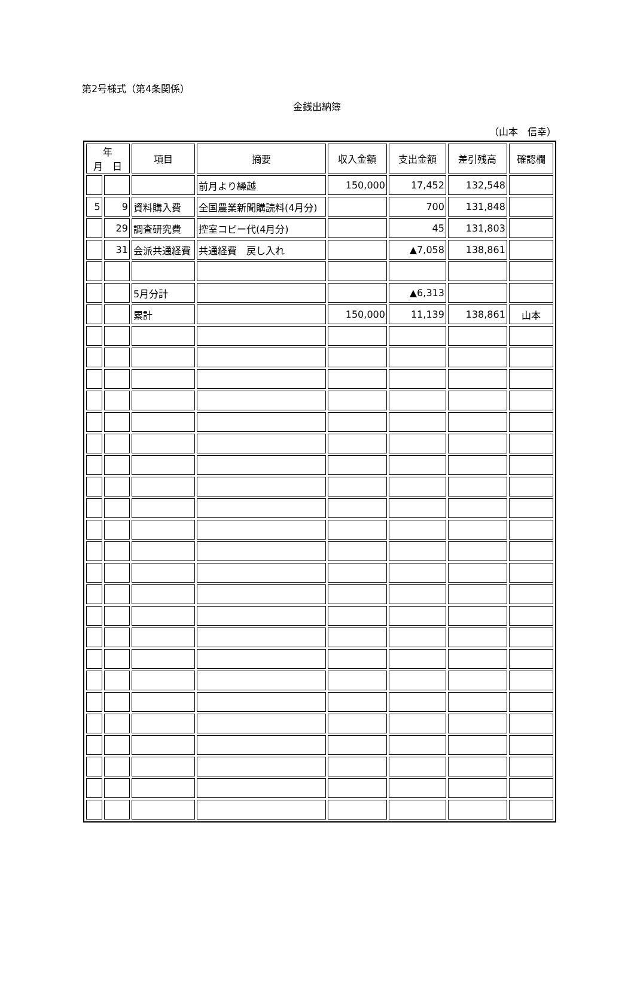第2号様式（第4条関係）
金銭出納簿
（山本　信幸）
| 年 月 日 | | 項目 | 摘要 | 収入金額 | 支出金額 | 差引残高 | 確認欄 |
| --- | --- | --- | --- | --- | --- | --- | --- |
| | | | 前月より繰越 | 150,000 | 17,452 | 132,548 | |
| 5 | 9 | 資料購入費 | 全国農業新聞購読料(4月分) | | 700 | 131,848 | |
| | 29 | 調査研究費 | 控室コピー代(4月分) | | 45 | 131,803 | |
| | 31 | 会派共通経費 | 共通経費 戻し入れ | | ▲7,058 | 138,861 | |
| | | 5月分計 | | | ▲6,313 | | |
| | | 累計 | | 150,000 | 11,139 | 138,861 | 山本 |